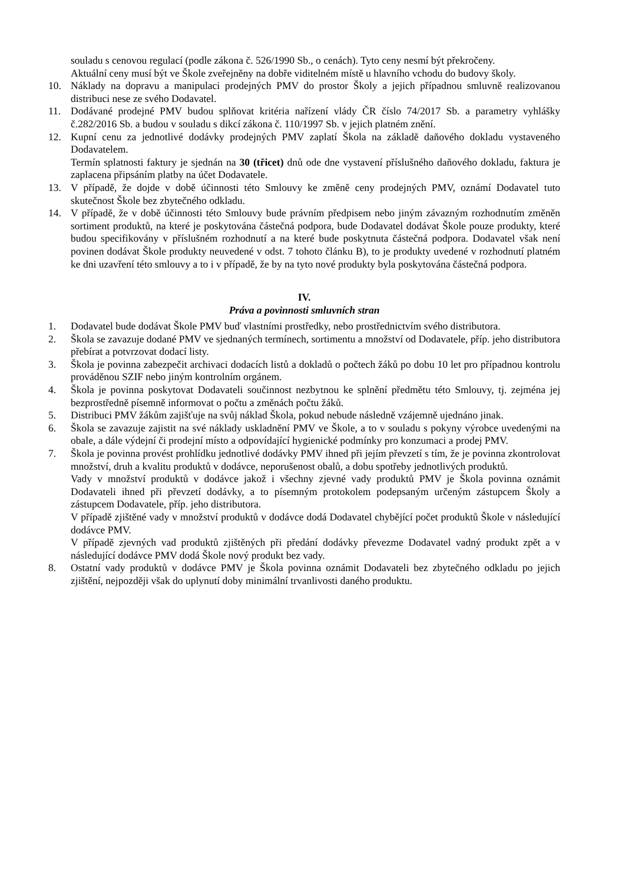souladu s cenovou regulací (podle zákona č. 526/1990 Sb., o cenách). Tyto ceny nesmí být překročeny.
Aktuální ceny musí být ve Škole zveřejněny na dobře viditelném místě u hlavního vchodu do budovy školy.
10. Náklady na dopravu a manipulaci prodejných PMV do prostor Školy a jejich případnou smluvně realizovanou distribuci nese ze svého Dodavatel.
11. Dodávané prodejné PMV budou splňovat kritéria nařízení vlády ČR číslo 74/2017 Sb. a parametry vyhlášky č.282/2016 Sb. a budou v souladu s dikcí zákona č. 110/1997 Sb. v jejich platném znění.
12. Kupní cenu za jednotlivé dodávky prodejných PMV zaplatí Škola na základě daňového dokladu vystaveného Dodavatelem.
Termín splatnosti faktury je sjednán na 30 (třicet) dnů ode dne vystavení příslušného daňového dokladu, faktura je zaplacena připsáním platby na účet Dodavatele.
13. V případě, že dojde v době účinnosti této Smlouvy ke změně ceny prodejných PMV, oznámí Dodavatel tuto skutečnost Škole bez zbytečného odkladu.
14. V případě, že v době účinnosti této Smlouvy bude právním předpisem nebo jiným závazným rozhodnutím změněn sortiment produktů, na které je poskytována částečná podpora, bude Dodavatel dodávat Škole pouze produkty, které budou specifikovány v příslušném rozhodnutí a na které bude poskytnuta částečná podpora. Dodavatel však není povinen dodávat Škole produkty neuvedené v odst. 7 tohoto článku B), to je produkty uvedené v rozhodnutí platném ke dni uzavření této smlouvy a to i v případě, že by na tyto nové produkty byla poskytována částečná podpora.
IV.
Práva a povinnosti smluvních stran
1. Dodavatel bude dodávat Škole PMV buď vlastními prostředky, nebo prostřednictvím svého distributora.
2. Škola se zavazuje dodané PMV ve sjednaných termínech, sortimentu a množství od Dodavatele, příp. jeho distributora přebírat a potvrzovat dodací listy.
3. Škola je povinna zabezpečit archivaci dodacích listů a dokladů o počtech žáků po dobu 10 let pro případnou kontrolu prováděnou SZIF nebo jiným kontrolním orgánem.
4. Škola je povinna poskytovat Dodavateli součinnost nezbytnou ke splnění předmětu této Smlouvy, tj. zejména jej bezprostředně písemně informovat o počtu a změnách počtu žáků.
5. Distribuci PMV žákům zajišťuje na svůj náklad Škola, pokud nebude následně vzájemně ujednáno jinak.
6. Škola se zavazuje zajistit na své náklady uskladnění PMV ve Škole, a to v souladu s pokyny výrobce uvedenými na obale, a dále výdejní či prodejní místo a odpovídající hygienické podmínky pro konzumaci a prodej PMV.
7. Škola je povinna provést prohlídku jednotlivé dodávky PMV ihned při jejím převzetí s tím, že je povinna zkontrolovat množství, druh a kvalitu produktů v dodávce, neporušenost obalů, a dobu spotřeby jednotlivých produktů.
Vady v množství produktů v dodávce jakož i všechny zjevné vady produktů PMV je Škola povinna oznámit Dodavateli ihned při převzetí dodávky, a to písemným protokolem podepsaným určeným zástupcem Školy a zástupcem Dodavatele, příp. jeho distributora.
V případě zjištěné vady v množství produktů v dodávce dodá Dodavatel chybějící počet produktů Škole v následující dodávce PMV.
V případě zjevných vad produktů zjištěných při předání dodávky převezme Dodavatel vadný produkt zpět a v následující dodávce PMV dodá Škole nový produkt bez vady.
8. Ostatní vady produktů v dodávce PMV je Škola povinna oznámit Dodavateli bez zbytečného odkladu po jejich zjištění, nejpozději však do uplynutí doby minimální trvanlivosti daného produktu.